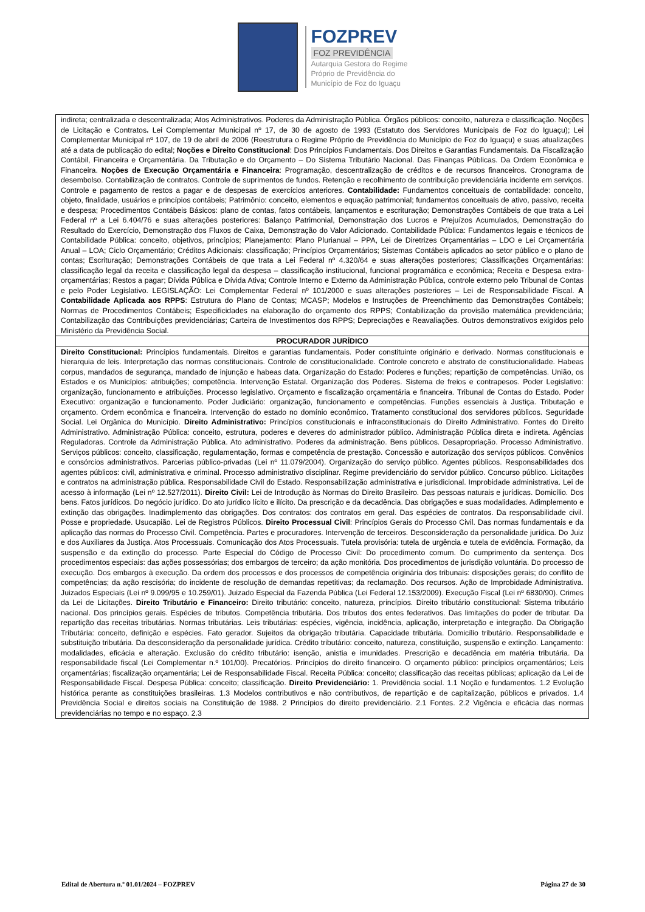FOZPREV
FOZ PREVIDÊNCIA
Autarquia Gestora do Regime
Próprio de Previdência do
Município de Foz do Iguaçu
| indireta; centralizada e descentralizada; Atos Administrativos. Poderes da Administração Pública. Órgãos públicos: conceito, natureza e classificação. Noções de Licitação e Contratos . Lei Complementar Municipal nº 17, de 30 de agosto de 1993 (Estatuto dos Servidores Municipais de Foz do Iguaçu); Lei Complementar Municipal nº 107, de 19 de abril de 2006 (Reestrutura o Regime Próprio de Previdência do Município de Foz do Iguaçu) e suas atualizações até a data de publicação do edital; Noções e Direito Constitucional : Dos Princípios Fundamentais. Dos Direitos e Garantias Fundamentais. Da Fiscalização Contábil, Financeira e Orçamentária. Da Tributação e do Orçamento – Do Sistema Tributário Nacional. Das Finanças Públicas. Da Ordem Econômica e Financeira. Noções de Execução Orçamentária e Financeira : Programação, descentralização de créditos e de recursos financeiros. Cronograma de desembolso. Contabilização de contratos. Controle de suprimentos de fundos. Retenção e recolhimento de contribuição previdenciária incidente em serviços. Controle e pagamento de restos a pagar e de despesas de exercícios anteriores. Contabilidade: Fundamentos conceituais de contabilidade: conceito, objeto, finalidade, usuários e princípios contábeis; Patrimônio: conceito, elementos e equação patrimonial; fundamentos conceituais de ativo, passivo, receita e despesa; Procedimentos Contábeis Básicos: plano de contas, fatos contábeis, lançamentos e escrituração; Demonstrações Contábeis de que trata a Lei Federal nº a Lei 6.404/76 e suas alterações posteriores: Balanço Patrimonial, Demonstração dos Lucros e Prejuízos Acumulados, Demonstração do Resultado do Exercício, Demonstração dos Fluxos de Caixa, Demonstração do Valor Adicionado. Contabilidade Pública: Fundamentos legais e técnicos de Contabilidade Pública: conceito, objetivos, princípios; Planejamento: Plano Plurianual – PPA, Lei de Diretrizes Orçamentárias – LDO e Lei Orçamentária Anual – LOA; Ciclo Orçamentário; Créditos Adicionais: classificação; Princípios Orçamentários; Sistemas Contábeis aplicados ao setor público e o plano de contas; Escrituração; Demonstrações Contábeis de que trata a Lei Federal nº 4.320/64 e suas alterações posteriores; Classificações Orçamentárias: classificação legal da receita e classificação legal da despesa – classificação institucional, funcional programática e econômica; Receita e Despesa extra-orçamentárias; Restos a pagar; Dívida Pública e Dívida Ativa; Controle Interno e Externo da Administração Pública, controle externo pelo Tribunal de Contas e pelo Poder Legislativo. LEGISLAÇÃO: Lei Complementar Federal nº 101/2000 e suas alterações posteriores – Lei de Responsabilidade Fiscal. A Contabilidade Aplicada aos RPPS : Estrutura do Plano de Contas; MCASP; Modelos e Instruções de Preenchimento das Demonstrações Contábeis; Normas de Procedimentos Contábeis; Especificidades na elaboração do orçamento dos RPPS; Contabilização da provisão matemática previdenciária; Contabilização das Contribuições previdenciárias; Carteira de Investimentos dos RPPS; Depreciações e Reavaliações. Outros demonstrativos exigidos pelo Ministério da Previdência Social. |
| PROCURADOR JURÍDICO |
| Direito Constitucional: Princípios fundamentais. Direitos e garantias fundamentais. Poder constituinte originário e derivado. Normas constitucionais e hierarquia de leis. Interpretação das normas constitucionais. Controle de constitucionalidade. Controle concreto e abstrato de constitucionalidade. Habeas corpus, mandados de segurança, mandado de injunção e habeas data. Organização do Estado: Poderes e funções; repartição de competências. União, os Estados e os Municípios: atribuições; competência. Intervenção Estatal. Organização dos Poderes. Sistema de freios e contrapesos. Poder Legislativo: organização, funcionamento e atribuições. Processo legislativo. Orçamento e fiscalização orçamentária e financeira. Tribunal de Contas do Estado. Poder Executivo: organização e funcionamento. Poder Judiciário: organização, funcionamento e competências. Funções essenciais à Justiça. Tributação e orçamento. Ordem econômica e financeira. Intervenção do estado no domínio econômico. Tratamento constitucional dos servidores públicos. Seguridade Social. Lei Orgânica do Município. Direito Administrativo: Princípios constitucionais e infraconstitucionais do Direito Administrativo. Fontes do Direito Administrativo. Administração Pública: conceito, estrutura, poderes e deveres do administrador público. Administração Pública direta e indireta. Agências Reguladoras. Controle da Administração Pública. Ato administrativo. Poderes da administração. Bens públicos. Desapropriação. Processo Administrativo. Serviços públicos: conceito, classificação, regulamentação, formas e competência de prestação. Concessão e autorização dos serviços públicos. Convênios e consórcios administrativos. Parcerias público-privadas (Lei nº 11.079/2004). Organização do serviço público. Agentes públicos. Responsabilidades dos agentes públicos: civil, administrativa e criminal. Processo administrativo disciplinar. Regime previdenciário do servidor público. Concurso público. Licitações e contratos na administração pública. Responsabilidade Civil do Estado. Responsabilização administrativa e jurisdicional. Improbidade administrativa. Lei de acesso à informação (Lei nº 12.527/2011). Direito Civil: Lei de Introdução às Normas do Direito Brasileiro. Das pessoas naturais e jurídicas. Domicílio. Dos bens. Fatos jurídicos. Do negócio jurídico. Do ato jurídico lícito e ilícito. Da prescrição e da decadência. Das obrigações e suas modalidades. Adimplemento e extinção das obrigações. Inadimplemento das obrigações. Dos contratos: dos contratos em geral. Das espécies de contratos. Da responsabilidade civil. Posse e propriedade. Usucapião. Lei de Registros Públicos. Direito Processual Civil : Princípios Gerais do Processo Civil. Das normas fundamentais e da aplicação das normas do Processo Civil. Competência. Partes e procuradores. Intervenção de terceiros. Desconsideração da personalidade jurídica. Do Juiz e dos Auxiliares da Justiça. Atos Processuais. Comunicação dos Atos Processuais. Tutela provisória: tutela de urgência e tutela de evidência. Formação, da suspensão e da extinção do processo. Parte Especial do Código de Processo Civil: Do procedimento comum. Do cumprimento da sentença. Dos procedimentos especiais: das ações possessórias; dos embargos de terceiro; da ação monitória. Dos procedimentos de jurisdição voluntária. Do processo de execução. Dos embargos à execução. Da ordem dos processos e dos processos de competência originária dos tribunais: disposições gerais; do conflito de competências; da ação rescisória; do incidente de resolução de demandas repetitivas; da reclamação. Dos recursos. Ação de Improbidade Administrativa. Juizados Especiais (Lei nº 9.099/95 e 10.259/01). Juizado Especial da Fazenda Pública (Lei Federal 12.153/2009). Execução Fiscal (Lei nº 6830/90). Crimes da Lei de Licitações. Direito Tributário e Financeiro: Direito tributário: conceito, natureza, princípios. Direito tributário constitucional: Sistema tributário nacional. Dos princípios gerais. Espécies de tributos. Competência tributária. Dos tributos dos entes federativos. Das limitações do poder de tributar. Da repartição das receitas tributárias. Normas tributárias. Leis tributárias: espécies, vigência, incidência, aplicação, interpretação e integração. Da Obrigação Tributária: conceito, definição e espécies. Fato gerador. Sujeitos da obrigação tributária. Capacidade tributária. Domicílio tributário. Responsabilidade e substituição tributária. Da desconsideração da personalidade jurídica. Crédito tributário: conceito, natureza, constituição, suspensão e extinção. Lançamento: modalidades, eficácia e alteração. Exclusão do crédito tributário: isenção, anistia e imunidades. Prescrição e decadência em matéria tributária. Da responsabilidade fiscal (Lei Complementar n.º 101/00). Precatórios. Princípios do direito financeiro. O orçamento público: princípios orçamentários; Leis orçamentárias; fiscalização orçamentária; Lei de Responsabilidade Fiscal. Receita Pública: conceito; classificação das receitas públicas; aplicação da Lei de Responsabilidade Fiscal. Despesa Pública: conceito; classificação. Direito Previdenciário: 1. Previdência social. 1.1 Noção e fundamentos. 1.2 Evolução histórica perante as constituições brasileiras. 1.3 Modelos contributivos e não contributivos, de repartição e de capitalização, públicos e privados. 1.4 Previdência Social e direitos sociais na Constituição de 1988. 2 Princípios do direito previdenciário. 2.1 Fontes. 2.2 Vigência e eficácia das normas previdenciárias no tempo e no espaço. 2.3 |
Edital de Abertura n.º 01.01/2024 – FOZPREV Página 27 de 30